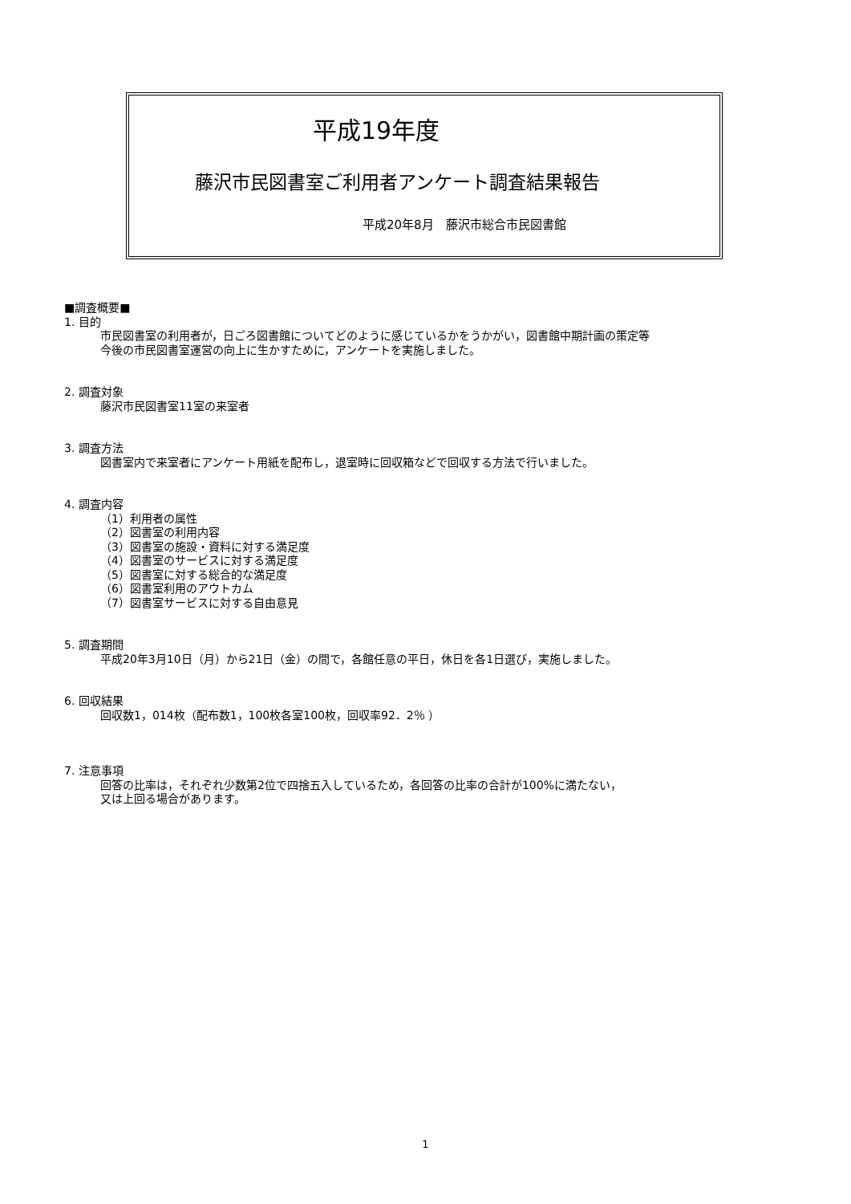平成19年度
藤沢市民図書室ご利用者アンケート調査結果報告
平成20年8月　藤沢市総合市民図書館
■調査概要■
1. 目的
市民図書室の利用者が，日ごろ図書館についてどのように感じているかをうかがい，図書館中期計画の策定等
今後の市民図書室運営の向上に生かすために，アンケートを実施しました。
2. 調査対象
藤沢市民図書室11室の来室者
3. 調査方法
図書室内で来室者にアンケート用紙を配布し，退室時に回収箱などで回収する方法で行いました。
4. 調査内容
（1）利用者の属性
（2）図書室の利用内容
（3）図書室の施設・資料に対する満足度
（4）図書室のサービスに対する満足度
（5）図書室に対する総合的な満足度
（6）図書室利用のアウトカム
（7）図書室サービスに対する自由意見
5. 調査期間
平成20年3月10日（月）から21日（金）の間で，各館任意の平日，休日を各1日選び，実施しました。
6. 回収結果
回収数1，014枚（配布数1，100枚各室100枚，回収率92．2％ ）
7. 注意事項
回答の比率は，それぞれ少数第2位で四捨五入しているため，各回答の比率の合計が100%に満たない，
又は上回る場合があります。
1